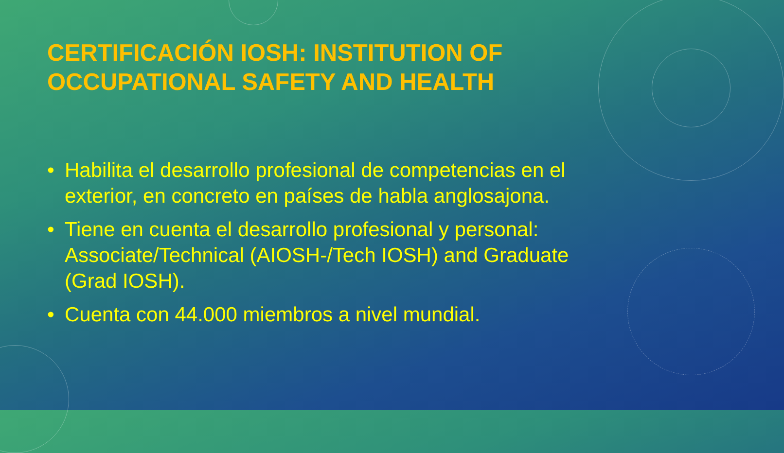CERTIFICACIÓN IOSH: INSTITUTION OF OCCUPATIONAL SAFETY AND HEALTH
• Habilita el desarrollo profesional de competencias en el exterior, en concreto en países de habla anglosajona.
• Tiene en cuenta el desarrollo profesional y personal: Associate/Technical (AIOSH-/Tech IOSH) and Graduate (Grad IOSH).
• Cuenta con 44.000 miembros a nivel mundial.